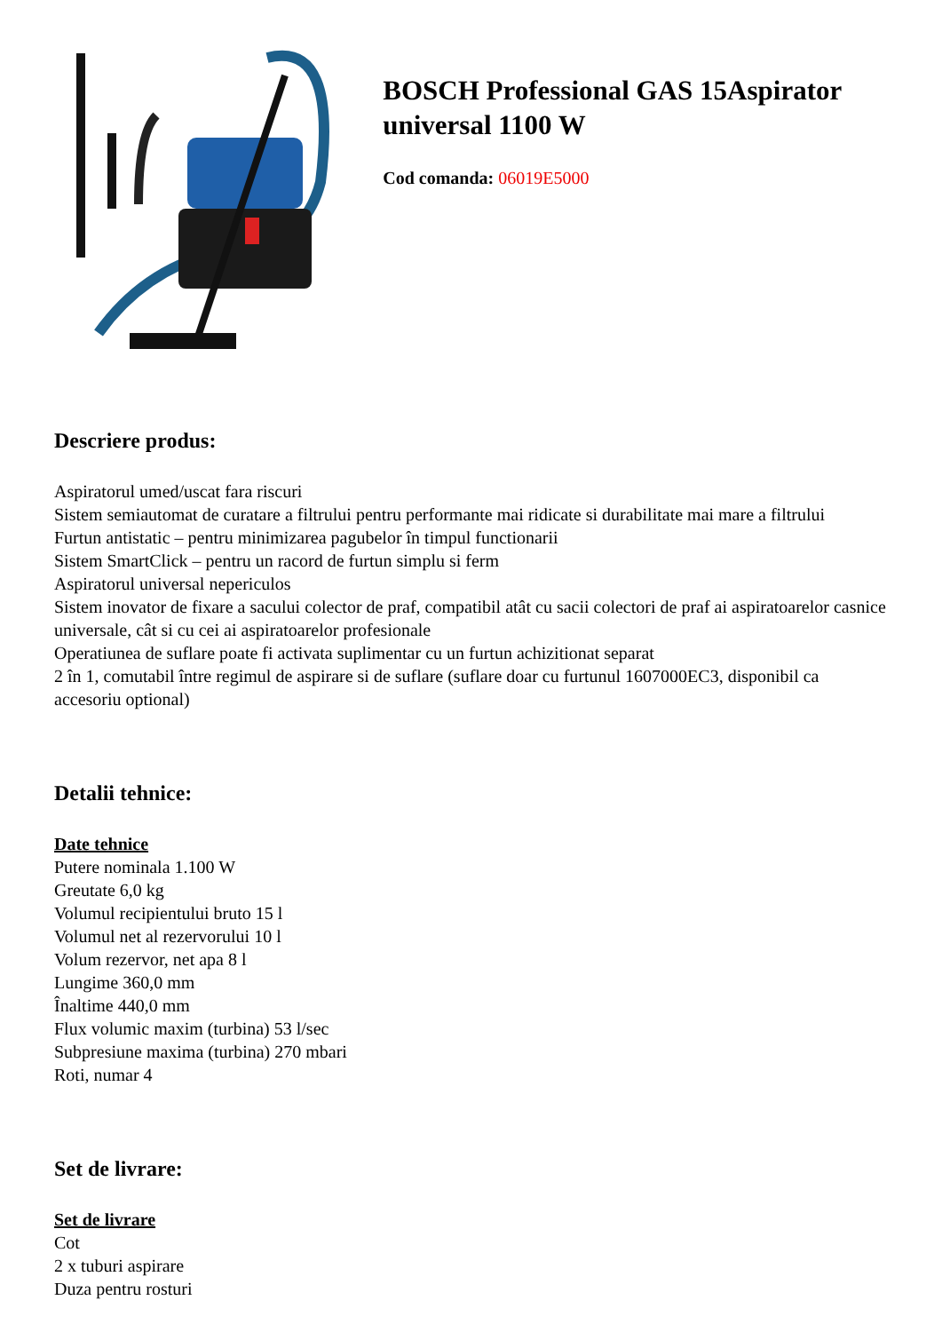BOSCH Professional GAS 15Aspirator universal 1100 W
Cod comanda: 06019E5000
Descriere produs:
Aspiratorul umed/uscat fara riscuri
Sistem semiautomat de curatare a filtrului pentru performante mai ridicate si durabilitate mai mare a filtrului
Furtun antistatic – pentru minimizarea pagubelor în timpul functionarii
Sistem SmartClick – pentru un racord de furtun simplu si ferm
Aspiratorul universal nepericulos
Sistem inovator de fixare a sacului colector de praf, compatibil atât cu sacii colectori de praf ai aspiratoarelor casnice universale, cât si cu cei ai aspiratoarelor profesionale
Operatiunea de suflare poate fi activata suplimentar cu un furtun achizitionat separat
2 în 1, comutabil între regimul de aspirare si de suflare (suflare doar cu furtunul 1607000EC3, disponibil ca accesoriu optional)
Detalii tehnice:
Date tehnice
Putere nominala 1.100 W
Greutate 6,0 kg
Volumul recipientului bruto 15 l
Volumul net al rezervorului 10 l
Volum rezervor, net apa 8 l
Lungime 360,0 mm
Înaltime 440,0 mm
Flux volumic maxim (turbina) 53 l/sec
Subpresiune maxima (turbina) 270 mbari
Roti, numar 4
Set de livrare:
Set de livrare
Cot
2 x tuburi aspirare
Duza pentru rosturi